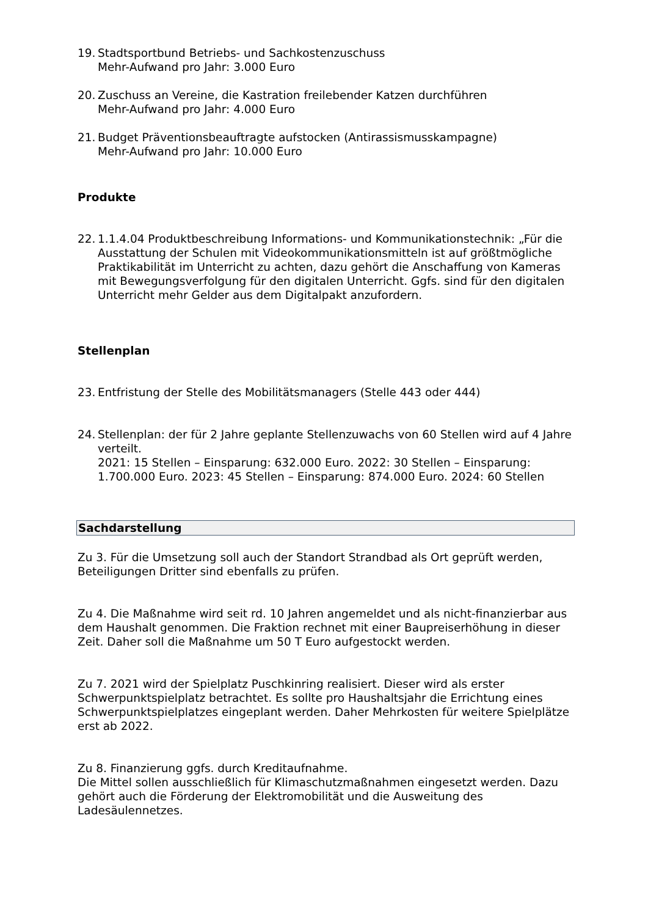19.
Stadtsportbund Betriebs- und Sachkostenzuschuss
Mehr-Aufwand pro Jahr: 3.000 Euro
20.
Zuschuss an Vereine, die Kastration freilebender Katzen durchführen
Mehr-Aufwand pro Jahr: 4.000 Euro
21.
Budget Präventionsbeauftragte aufstocken (Antirassismusskampagne)
Mehr-Aufwand pro Jahr: 10.000 Euro
Produkte
22.
1.1.4.04 Produktbeschreibung Informations- und Kommunikationstechnik: „Für die Ausstattung der Schulen mit Videokommunikationsmitteln ist auf größtmögliche Praktikabilität im Unterricht zu achten, dazu gehört die Anschaffung von Kameras mit Bewegungsverfolgung für den digitalen Unterricht. Ggfs. sind für den digitalen Unterricht mehr Gelder aus dem Digitalpakt anzufordern.
Stellenplan
23.
Entfristung der Stelle des Mobilitätsmanagers (Stelle 443 oder 444)
24.
Stellenplan: der für 2 Jahre geplante Stellenzuwachs von 60 Stellen wird auf 4 Jahre verteilt.
2021: 15 Stellen – Einsparung: 632.000 Euro. 2022: 30 Stellen – Einsparung: 1.700.000 Euro. 2023: 45 Stellen – Einsparung: 874.000 Euro. 2024: 60 Stellen
Sachdarstellung
Zu 3. Für die Umsetzung soll auch der Standort Strandbad als Ort geprüft werden, Beteiligungen Dritter sind ebenfalls zu prüfen.
Zu 4. Die Maßnahme wird seit rd. 10 Jahren angemeldet und als nicht-finanzierbar aus dem Haushalt genommen. Die Fraktion rechnet mit einer Baupreiserhöhung in dieser Zeit. Daher soll die Maßnahme um 50 T Euro aufgestockt werden.
Zu 7. 2021 wird der Spielplatz Puschkinring realisiert. Dieser wird als erster Schwerpunktspielplatz betrachtet. Es sollte pro Haushaltsjahr die Errichtung eines Schwerpunktspielplatzes eingeplant werden. Daher Mehrkosten für weitere Spielplätze erst ab 2022.
Zu 8. Finanzierung ggfs. durch Kreditaufnahme.
Die Mittel sollen ausschließlich für Klimaschutzmaßnahmen eingesetzt werden. Dazu gehört auch die Förderung der Elektromobilität und die Ausweitung des Ladesäulennetzes.